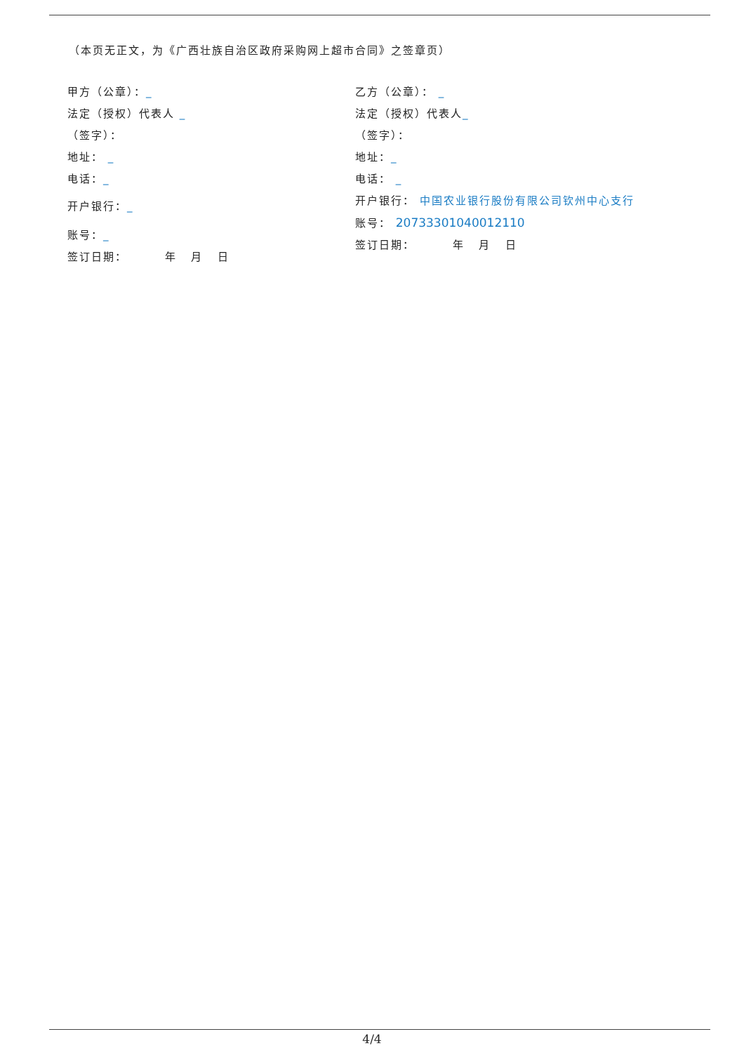（本页无正文，为《广西壮族自治区政府采购网上超市合同》之签章页）
甲方（公章）：_
法定（授权）代表人 _
（签字）：
地址： _
电话：_
开户银行：_
账号：_
签订日期： 年 月 日
乙方（公章）： _
法定（授权）代表人_
（签字）：
地址：_
电话： _
开户银行： 中国农业银行股份有限公司钦州中心支行
账号： 20733301040012110
签订日期： 年 月 日
4/4